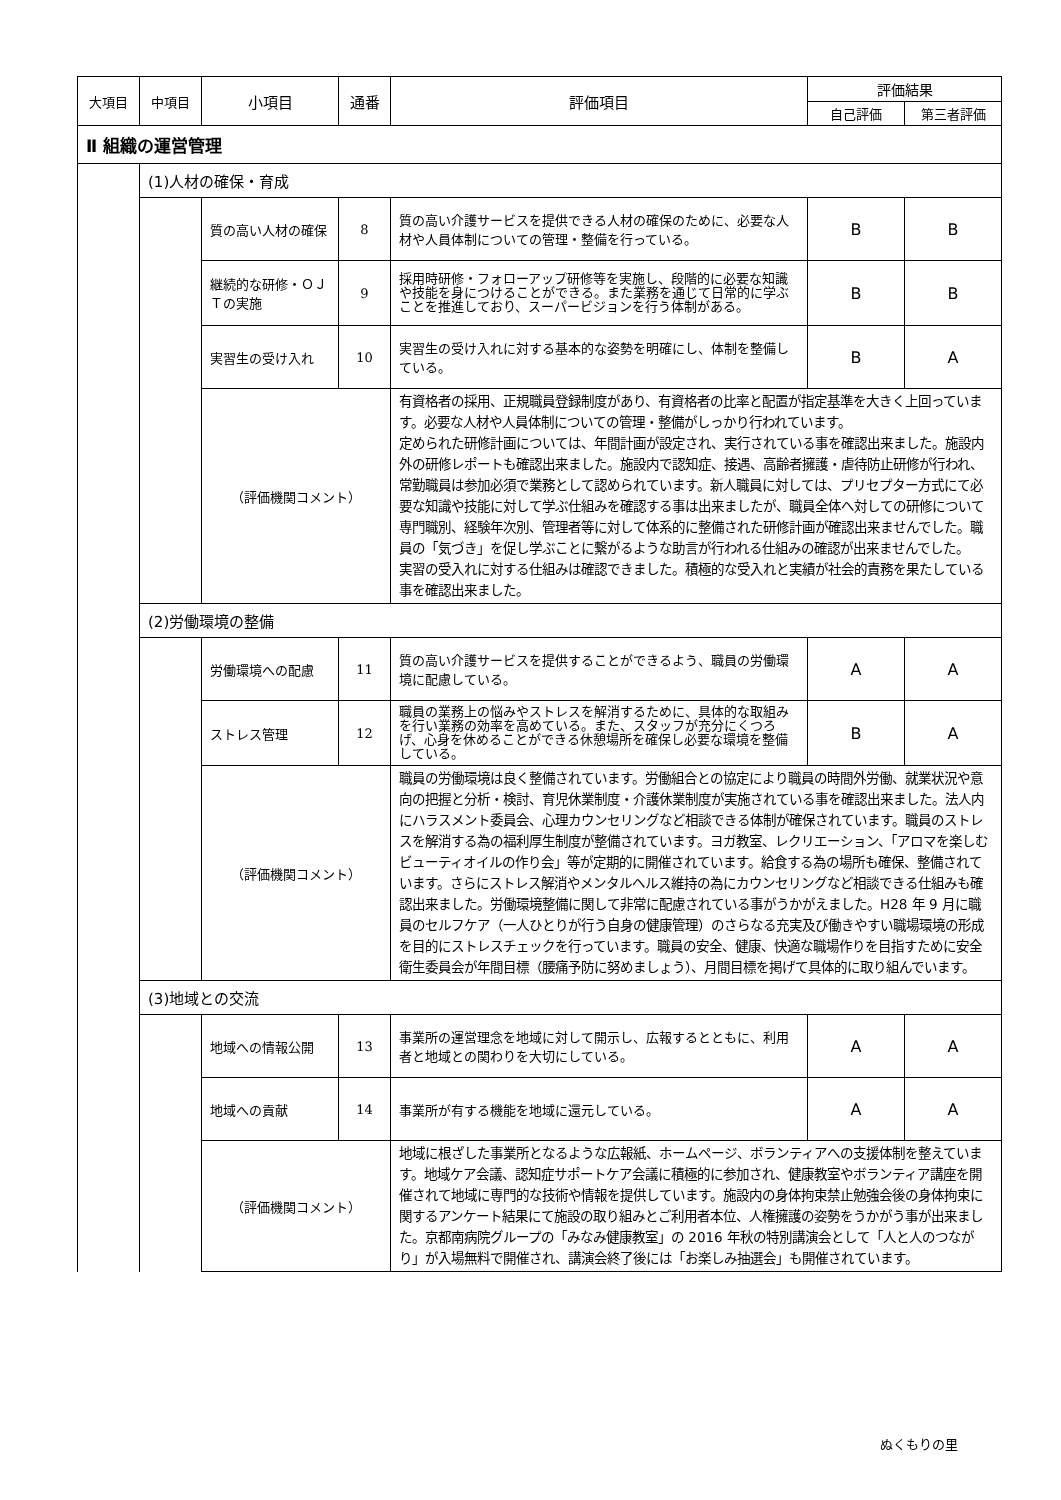| 大項目 | 中項目 | 小項目 | 通番 | 評価項目 | 評価結果 | |
| --- | --- | --- | --- | --- | --- | --- |
| | | | | | 自己評価 | 第三者評価 |
| Ⅱ 組織の運営管理 | | | | | | |
| | (1)人材の確保・育成 | | | | | |
| | | 質の高い人材の確保 | 8 | 質の高い介護サービスを提供できる人材の確保のために、必要な人材や人員体制についての管理・整備を行っている。 | B | B |
| | | 継続的な研修・ＯＪＴの実施 | 9 | 採用時研修・フォローアップ研修等を実施し、段階的に必要な知識や技能を身につけることができる。また業務を通じて日常的に学ぶことを推進しており、スーパービジョンを行う体制がある。 | B | B |
| | | 実習生の受け入れ | 10 | 実習生の受け入れに対する基本的な姿勢を明確にし、体制を整備している。 | B | A |
| | | （評価機関コメント） | | 有資格者の採用、正規職員登録制度があり、有資格者の比率と配置が指定基準を大きく上回っています。必要な人材や人員体制についての管理・整備がしっかり行われています。 定められた研修計画については、年間計画が設定され、実行されている事を確認出来ました。施設内外の研修レポートも確認出来ました。施設内で認知症、接遇、高齢者擁護・虐待防止研修が行われ、常勤職員は参加必須で業務として認められています。新人職員に対しては、プリセプター方式にて必要な知識や技能に対して学ぶ仕組みを確認する事は出来ましたが、職員全体へ対しての研修について専門職別、経験年次別、管理者等に対して体系的に整備された研修計画が確認出来ませんでした。職員の「気づき」を促し学ぶことに繋がるような助言が行われる仕組みの確認が出来ませんでした。 実習の受入れに対する仕組みは確認できました。積極的な受入れと実績が社会的責務を果たしている事を確認出来ました。 | | |
| | (2)労働環境の整備 | | | | | |
| | | 労働環境への配慮 | 11 | 質の高い介護サービスを提供することができるよう、職員の労働環境に配慮している。 | A | A |
| | | ストレス管理 | 12 | 職員の業務上の悩みやストレスを解消するために、具体的な取組みを行い業務の効率を高めている。また、スタッフが充分にくつろげ、心身を休めることができる休憩場所を確保し必要な環境を整備している。 | B | A |
| | | （評価機関コメント） | | 職員の労働環境は良く整備されています。労働組合との協定により職員の時間外労働、就業状況や意向の把握と分析・検討、育児休業制度・介護休業制度が実施されている事を確認出来ました。法人内にハラスメント委員会、心理カウンセリングなど相談できる体制が確保されています。職員のストレスを解消する為の福利厚生制度が整備されています。ヨガ教室、レクリエーション、「アロマを楽しむビューティオイルの作り会」等が定期的に開催されています。給食する為の場所も確保、整備されています。さらにストレス解消やメンタルヘルス維持の為にカウンセリングなど相談できる仕組みも確認出来ました。労働環境整備に関して非常に配慮されている事がうかがえました。H28 年 9 月に職員のセルフケア（一人ひとりが行う自身の健康管理）のさらなる充実及び働きやすい職場環境の形成を目的にストレスチェックを行っています。職員の安全、健康、快適な職場作りを目指すために安全衛生委員会が年間目標（腰痛予防に努めましょう）、月間目標を掲げて具体的に取り組んでいます。 | | |
| | (3)地域との交流 | | | | | |
| | | 地域への情報公開 | 13 | 事業所の運営理念を地域に対して開示し、広報するとともに、利用者と地域との関わりを大切にしている。 | A | A |
| | | 地域への貢献 | 14 | 事業所が有する機能を地域に還元している。 | A | A |
| | | （評価機関コメント） | | 地域に根ざした事業所となるような広報紙、ホームページ、ボランティアへの支援体制を整えています。地域ケア会議、認知症サポートケア会議に積極的に参加され、健康教室やボランティア講座を開催されて地域に専門的な技術や情報を提供しています。施設内の身体拘束禁止勉強会後の身体拘束に関するアンケート結果にて施設の取り組みとご利用者本位、人権擁護の姿勢をうかがう事が出来ました。京都南病院グループの「みなみ健康教室」の 2016 年秋の特別講演会として「人と人のつながり」が入場無料で開催され、講演会終了後には「お楽しみ抽選会」も開催されています。 | | |
ぬくもりの里